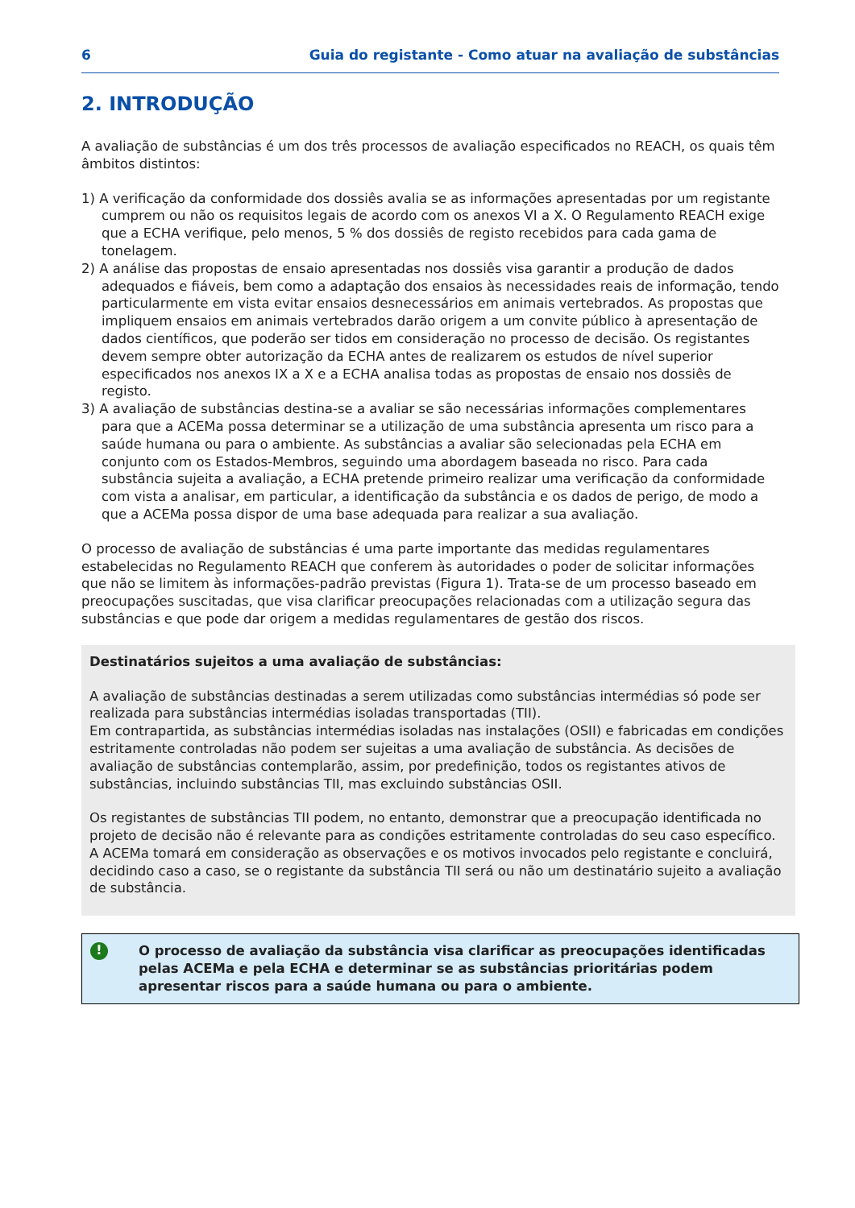6 Guia do registante - Como atuar na avaliação de substâncias
2. INTRODUÇÃO
A avaliação de substâncias é um dos três processos de avaliação especificados no REACH, os quais têm âmbitos distintos:
1) A verificação da conformidade dos dossiês avalia se as informações apresentadas por um registante cumprem ou não os requisitos legais de acordo com os anexos VI a X. O Regulamento REACH exige que a ECHA verifique, pelo menos, 5 % dos dossiês de registo recebidos para cada gama de tonelagem.
2) A análise das propostas de ensaio apresentadas nos dossiês visa garantir a produção de dados adequados e fiáveis, bem como a adaptação dos ensaios às necessidades reais de informação, tendo particularmente em vista evitar ensaios desnecessários em animais vertebrados. As propostas que impliquem ensaios em animais vertebrados darão origem a um convite público à apresentação de dados científicos, que poderão ser tidos em consideração no processo de decisão. Os registantes devem sempre obter autorização da ECHA antes de realizarem os estudos de nível superior especificados nos anexos IX a X e a ECHA analisa todas as propostas de ensaio nos dossiês de registo.
3) A avaliação de substâncias destina-se a avaliar se são necessárias informações complementares para que a ACEMa possa determinar se a utilização de uma substância apresenta um risco para a saúde humana ou para o ambiente. As substâncias a avaliar são selecionadas pela ECHA em conjunto com os Estados-Membros, seguindo uma abordagem baseada no risco. Para cada substância sujeita a avaliação, a ECHA pretende primeiro realizar uma verificação da conformidade com vista a analisar, em particular, a identificação da substância e os dados de perigo, de modo a que a ACEMa possa dispor de uma base adequada para realizar a sua avaliação.
O processo de avaliação de substâncias é uma parte importante das medidas regulamentares estabelecidas no Regulamento REACH que conferem às autoridades o poder de solicitar informações que não se limitem às informações-padrão previstas (Figura 1). Trata-se de um processo baseado em preocupações suscitadas, que visa clarificar preocupações relacionadas com a utilização segura das substâncias e que pode dar origem a medidas regulamentares de gestão dos riscos.
Destinatários sujeitos a uma avaliação de substâncias:
A avaliação de substâncias destinadas a serem utilizadas como substâncias intermédias só pode ser realizada para substâncias intermédias isoladas transportadas (TII).
Em contrapartida, as substâncias intermédias isoladas nas instalações (OSII) e fabricadas em condições estritamente controladas não podem ser sujeitas a uma avaliação de substância. As decisões de avaliação de substâncias contemplarão, assim, por predefinição, todos os registantes ativos de substâncias, incluindo substâncias TII, mas excluindo substâncias OSII.
Os registantes de substâncias TII podem, no entanto, demonstrar que a preocupação identificada no projeto de decisão não é relevante para as condições estritamente controladas do seu caso específico. A ACEMa tomará em consideração as observações e os motivos invocados pelo registante e concluirá, decidindo caso a caso, se o registante da substância TII será ou não um destinatário sujeito a avaliação de substância.
!
O processo de avaliação da substância visa clarificar as preocupações identificadas pelas ACEMa e pela ECHA e determinar se as substâncias prioritárias podem apresentar riscos para a saúde humana ou para o ambiente.